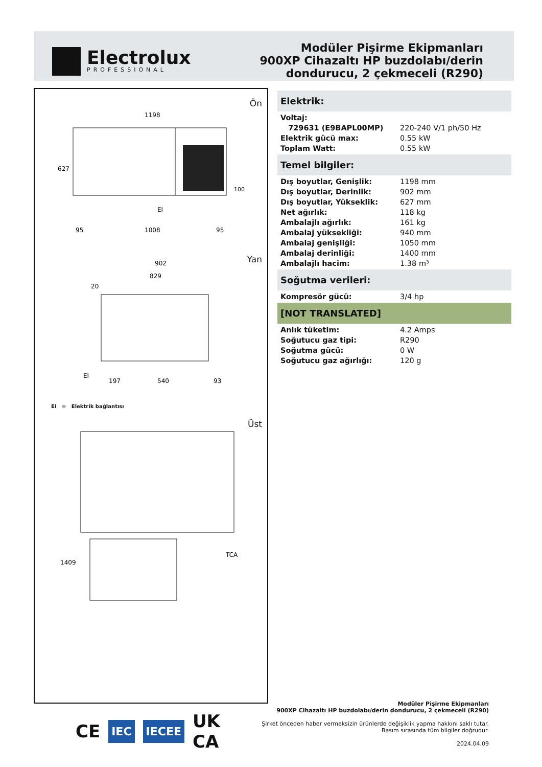Electrolux
PROFESSIONAL
Modüler Pişirme Ekipmanları
900XP Cihazaltı HP buzdolabı/derin
dondurucu, 2 çekmeceli (R290)
Ön
1198
1008
95
95
627
100
EI
902
829
20
EI
197
540
93
1409
TCA
Yan
EI = Elektrik bağlantısı
Üst
Elektrik:
| Voltaj: | |
| 729631 (E9BAPL00MP) | 220-240 V/1 ph/50 Hz |
| Elektrik gücü max: | 0.55 kW |
| Toplam Watt: | 0.55 kW |
Temel bilgiler:
| Dış boyutlar, Genişlik: | 1198 mm |
| Dış boyutlar, Derinlik: | 902 mm |
| Dış boyutlar, Yükseklik: | 627 mm |
| Net ağırlık: | 118 kg |
| Ambalajlı ağırlık: | 161 kg |
| Ambalaj yüksekliği: | 940 mm |
| Ambalaj genişliği: | 1050 mm |
| Ambalaj derinliği: | 1400 mm |
| Ambalajlı hacim: | 1.38 m³ |
Soğutma verileri:
| Kompresör gücü: | 3/4 hp |
[NOT TRANSLATED]
| Anlık tüketim: | 4.2 Amps |
| Soğutucu gaz tipi: | R290 |
| Soğutma gücü: | 0 W |
| Soğutucu gaz ağırlığı: | 120 g |
CE IEC IECEE UK
CA
Modüler Pişirme Ekipmanları
900XP Cihazaltı HP buzdolabı/derin dondurucu, 2 çekmeceli (R290)
Şirket önceden haber vermeksizin ürünlerde değişiklik yapma hakkını saklı tutar.
Basım sırasında tüm bilgiler doğrudur.
2024.04.09